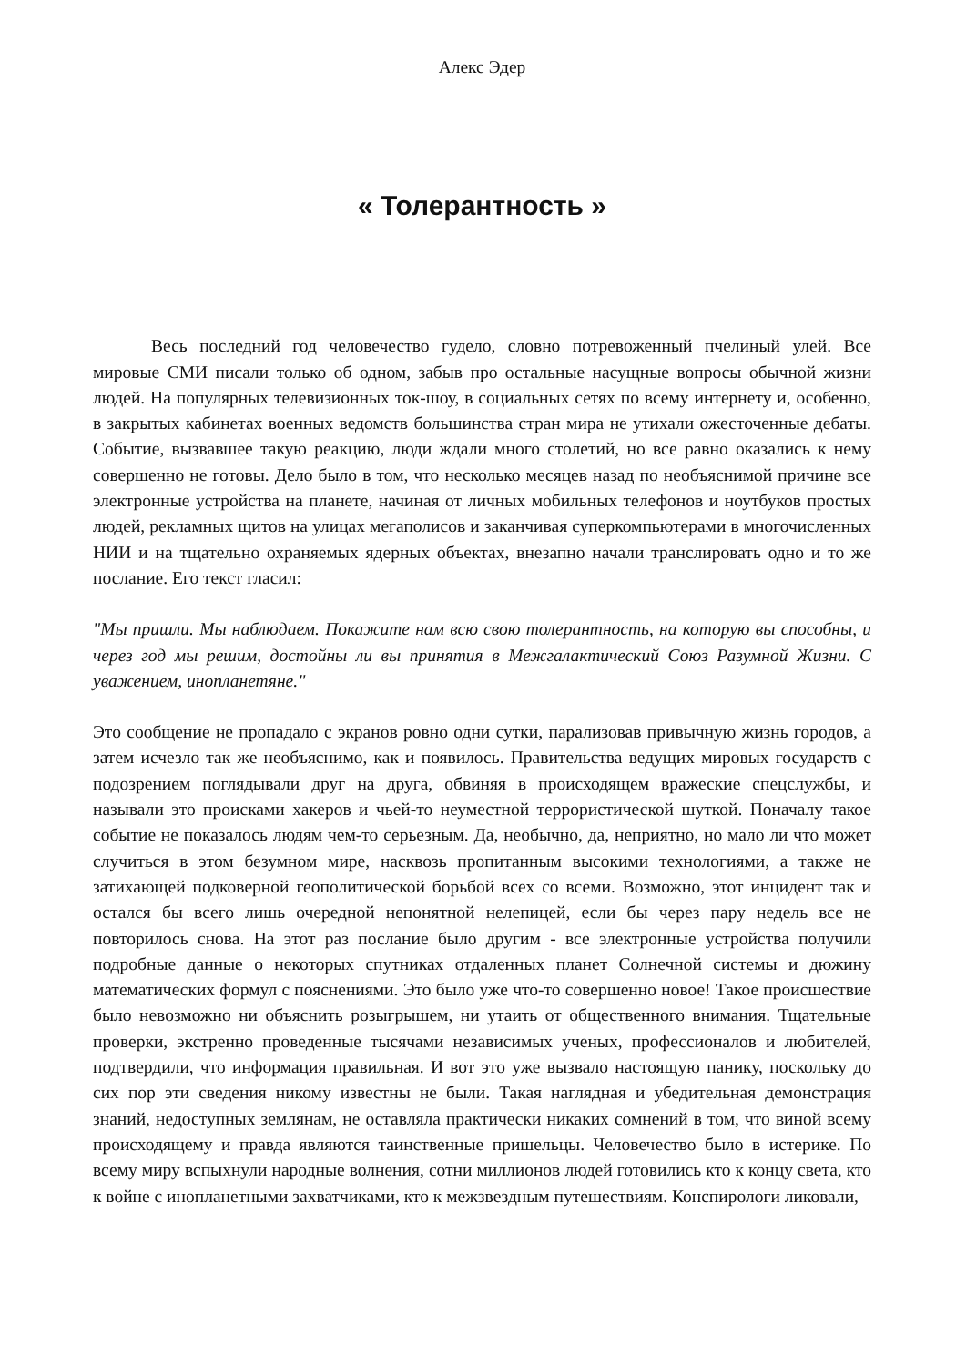Алекс Эдер
« Толерантность »
Весь последний год человечество гудело, словно потревоженный пчелиный улей. Все мировые СМИ писали только об одном, забыв про остальные насущные вопросы обычной жизни людей. На популярных телевизионных ток-шоу, в социальных сетях по всему интернету и, особенно, в закрытых кабинетах военных ведомств большинства стран мира не утихали ожесточенные дебаты. Событие, вызвавшее такую реакцию, люди ждали много столетий, но все равно оказались к нему совершенно не готовы. Дело было в том, что несколько месяцев назад по необъяснимой причине все электронные устройства на планете, начиная от личных мобильных телефонов и ноутбуков простых людей, рекламных щитов на улицах мегаполисов и заканчивая суперкомпьютерами в многочисленных НИИ и на тщательно охраняемых ядерных объектах, внезапно начали транслировать одно и то же послание. Его текст гласил:
"Мы пришли. Мы наблюдаем. Покажите нам всю свою толерантность, на которую вы способны, и через год мы решим, достойны ли вы принятия в Межгалактический Союз Разумной Жизни. С уважением, инопланетяне."
Это сообщение не пропадало с экранов ровно одни сутки, парализовав привычную жизнь городов, а затем исчезло так же необъяснимо, как и появилось. Правительства ведущих мировых государств с подозрением поглядывали друг на друга, обвиняя в происходящем вражеские спецслужбы, и называли это происками хакеров и чьей-то неуместной террористической шуткой. Поначалу такое событие не показалось людям чем-то серьезным. Да, необычно, да, неприятно, но мало ли что может случиться в этом безумном мире, насквозь пропитанным высокими технологиями, а также не затихающей подковерной геополитической борьбой всех со всеми. Возможно, этот инцидент так и остался бы всего лишь очередной непонятной нелепицей, если бы через пару недель все не повторилось снова. На этот раз послание было другим - все электронные устройства получили подробные данные о некоторых спутниках отдаленных планет Солнечной системы и дюжину математических формул с пояснениями. Это было уже что-то совершенно новое! Такое происшествие было невозможно ни объяснить розыгрышем, ни утаить от общественного внимания. Тщательные проверки, экстренно проведенные тысячами независимых ученых, профессионалов и любителей, подтвердили, что информация правильная. И вот это уже вызвало настоящую панику, поскольку до сих пор эти сведения никому известны не были. Такая наглядная и убедительная демонстрация знаний, недоступных землянам, не оставляла практически никаких сомнений в том, что виной всему происходящему и правда являются таинственные пришельцы. Человечество было в истерике. По всему миру вспыхнули народные волнения, сотни миллионов людей готовились кто к концу света, кто к войне с инопланетными захватчиками, кто к межзвездным путешествиям. Конспирологи ликовали,